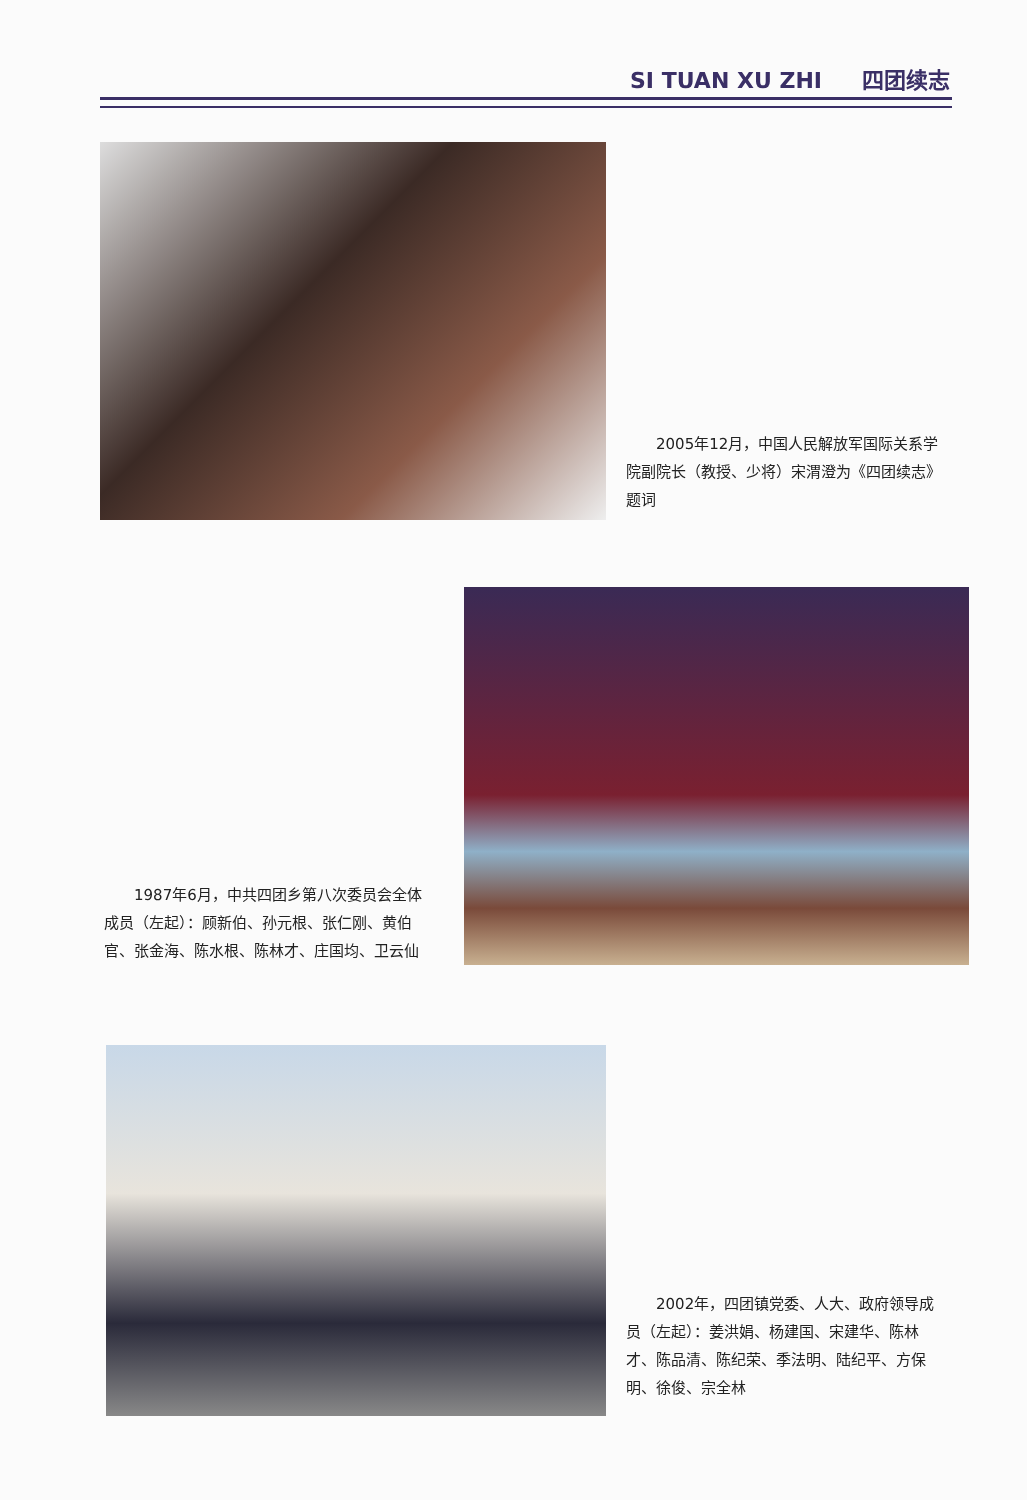SI TUAN XU ZHI 四团续志
　　2005年12月，中国人民解放军国际关系学院副院长（教授、少将）宋渭澄为《四团续志》题词
　　1987年6月，中共四团乡第八次委员会全体成员（左起）：顾新伯、孙元根、张仁刚、黄伯官、张金海、陈水根、陈林才、庄国均、卫云仙
　　2002年，四团镇党委、人大、政府领导成员（左起）：姜洪娟、杨建国、宋建华、陈林才、陈品清、陈纪荣、季法明、陆纪平、方保明、徐俊、宗全林